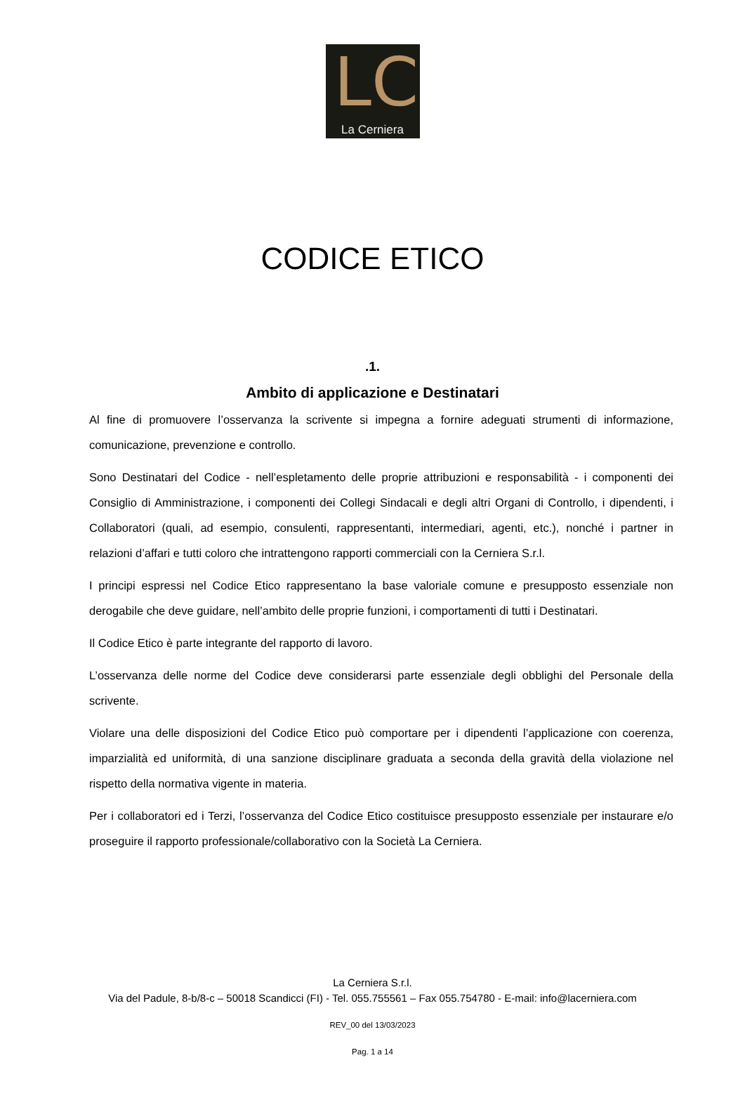LC
La Cerniera
CODICE ETICO
.1.
Ambito di applicazione e Destinatari
Al fine di promuovere l’osservanza la scrivente si impegna a fornire adeguati strumenti di informazione, comunicazione, prevenzione e controllo.
Sono Destinatari del Codice - nell’espletamento delle proprie attribuzioni e responsabilità - i componenti dei Consiglio di Amministrazione, i componenti dei Collegi Sindacali e degli altri Organi di Controllo, i dipendenti, i Collaboratori (quali, ad esempio, consulenti, rappresentanti, intermediari, agenti, etc.), nonché i partner in relazioni d’affari e tutti coloro che intrattengono rapporti commerciali con la Cerniera S.r.l.
I principi espressi nel Codice Etico rappresentano la base valoriale comune e presupposto essenziale non derogabile che deve guidare, nell’ambito delle proprie funzioni, i comportamenti di tutti i Destinatari.
Il Codice Etico è parte integrante del rapporto di lavoro.
L’osservanza delle norme del Codice deve considerarsi parte essenziale degli obblighi del Personale della scrivente.
Violare una delle disposizioni del Codice Etico può comportare per i dipendenti l’applicazione con coerenza, imparzialità ed uniformità, di una sanzione disciplinare graduata a seconda della gravità della violazione nel rispetto della normativa vigente in materia.
Per i collaboratori ed i Terzi, l’osservanza del Codice Etico costituisce presupposto essenziale per instaurare e/o proseguire il rapporto professionale/collaborativo con la Società La Cerniera.
La Cerniera S.r.l.
Via del Padule, 8-b/8-c – 50018 Scandicci (FI) - Tel. 055.755561 – Fax 055.754780 - E-mail: info@lacerniera.com
REV_00 del 13/03/2023
Pag. 1 a 14